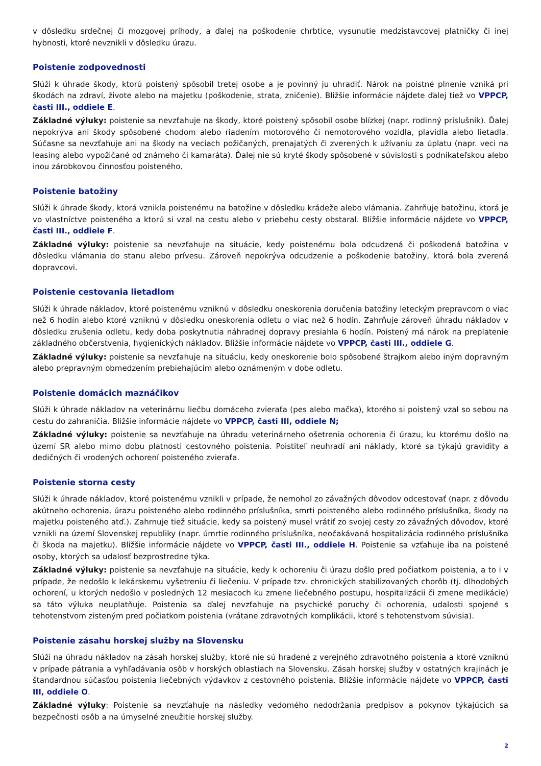v dôsledku srdečnej či mozgovej príhody, a ďalej na poškodenie chrbtice, vysunutie medzistavcovej platničky či inej hybnosti, ktoré nevznikli v dôsledku úrazu.
Poistenie zodpovednosti
Slúži k úhrade škody, ktorú poistený spôsobil tretej osobe a je povinný ju uhradiť. Nárok na poistné plnenie vzniká pri škodách na zdraví, živote alebo na majetku (poškodenie, strata, zničenie). Bližšie informácie nájdete ďalej tiež vo VPPCP, časti III., oddiele E.
Základné výluky: poistenie sa nevzťahuje na škody, ktoré poistený spôsobil osobe blízkej (napr. rodinný príslušník). Ďalej nepokrýva ani škody spôsobené chodom alebo riadením motorového či nemotorového vozidla, plavidla alebo lietadla. Súčasne sa nevzťahuje ani na škody na veciach požičaných, prenajatých či zverených k užívaniu za úplatu (napr. veci na leasing alebo vypožičané od známeho či kamaráta). Ďalej nie sú kryté škody spôsobené v súvislosti s podnikateľskou alebo inou zárobkovou činnosťou poisteného.
Poistenie batožiny
Slúži k úhrade škody, ktorá vznikla poistenému na batožine v dôsledku krádeže alebo vlámania. Zahrňuje batožinu, ktorá je vo vlastníctve poisteného a ktorú si vzal na cestu alebo v priebehu cesty obstaral. Bližšie informácie nájdete vo VPPCP, časti III., oddiele F.
Základné výluky: poistenie sa nevzťahuje na situácie, kedy poistenému bola odcudzená či poškodená batožina v dôsledku vlámania do stanu alebo prívesu. Zároveň nepokrýva odcudzenie a poškodenie batožiny, ktorá bola zverená dopravcovi.
Poistenie cestovania lietadlom
Slúži k úhrade nákladov, ktoré poistenému vzniknú v dôsledku oneskorenia doručenia batožiny leteckým prepravcom o viac než 6 hodín alebo ktoré vzniknú v dôsledku oneskorenia odletu o viac než 6 hodín. Zahrňuje zároveň úhradu nákladov v dôsledku zrušenia odletu, kedy doba poskytnutia náhradnej dopravy presiahla 6 hodín. Poistený má nárok na preplatenie základného občerstvenia, hygienických nákladov. Bližšie informácie nájdete vo VPPCP, časti III., oddiele G.
Základné výluky: poistenie sa nevzťahuje na situáciu, kedy oneskorenie bolo spôsobené štrajkom alebo iným dopravným alebo prepravným obmedzením prebiehajúcim alebo oznámeným v dobe odletu.
Poistenie domácich maznáčikov
Slúži k úhrade nákladov na veterinárnu liečbu domáceho zvieraťa (pes alebo mačka), ktorého si poistený vzal so sebou na cestu do zahraničia. Bližšie informácie nájdete vo VPPCP, časti III, oddiele N;
Základné výluky: poistenie sa nevzťahuje na úhradu veterinárneho ošetrenia ochorenia či úrazu, ku ktorému došlo na území SR alebo mimo dobu platnosti cestovného poistenia. Poistiteľ neuhradí ani náklady, ktoré sa týkajú gravidity a dedičných či vrodených ochorení poisteného zvieraťa.
Poistenie storna cesty
Slúži k úhrade nákladov, ktoré poistenému vznikli v prípade, že nemohol zo závažných dôvodov odcestovať (napr. z dôvodu akútneho ochorenia, úrazu poisteného alebo rodinného príslušníka, smrti poisteného alebo rodinného príslušníka, škody na majetku poisteného atď.). Zahrnuje tiež situácie, kedy sa poistený musel vrátiť zo svojej cesty zo závažných dôvodov, ktoré vznikli na území Slovenskej republiky (napr. úmrtie rodinného príslušníka, neočakávaná hospitalizácia rodinného príslušníka či škoda na majetku). Bližšie informácie nájdete vo VPPCP, časti III., oddiele H. Poistenie sa vzťahuje iba na poistené osoby, ktorých sa udalosť bezprostredne týka.
Základné výluky: poistenie sa nevzťahuje na situácie, kedy k ochoreniu či úrazu došlo pred počiatkom poistenia, a to i v prípade, že nedošlo k lekárskemu vyšetreniu či liečeniu. V prípade tzv. chronických stabilizovaných chorôb (tj. dlhodobých ochorení, u ktorých nedošlo v posledných 12 mesiacoch ku zmene liečebného postupu, hospitalizácii či zmene medikácie) sa táto výluka neuplatňuje. Poistenia sa ďalej nevzťahuje na psychické poruchy či ochorenia, udalosti spojené s tehotenstvom zisteným pred počiatkom poistenia (vrátane zdravotných komplikácii, ktoré s tehotenstvom súvisia).
Poistenie zásahu horskej služby na Slovensku
Slúži na úhradu nákladov na zásah horskej služby, ktoré nie sú hradené z verejného zdravotného poistenia a ktoré vzniknú v prípade pátrania a vyhľadávania osôb v horských oblastiach na Slovensku. Zásah horskej služby v ostatných krajinách je štandardnou súčasťou poistenia liečebných výdavkov z cestovného poistenia. Bližšie informácie nájdete vo VPPCP, časti III, oddiele O.
Základné výluky: Poistenie sa nevzťahuje na následky vedomého nedodržania predpisov a pokynov týkajúcich sa bezpečnosti osôb a na úmyselné zneužitie horskej služby.
2